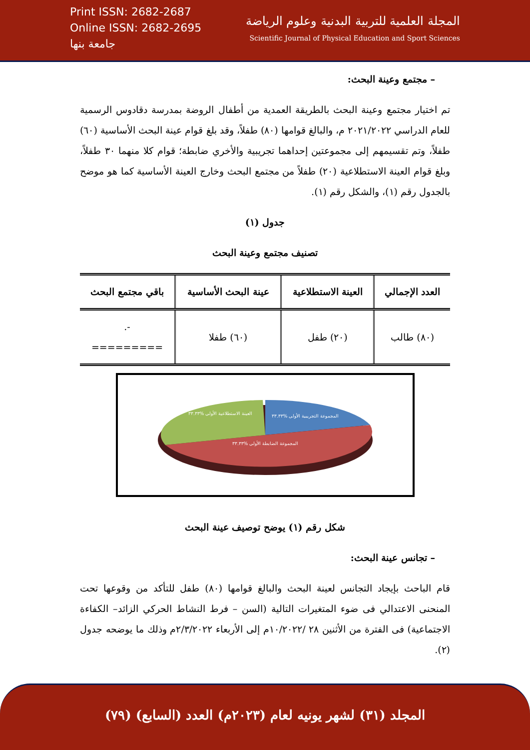Print ISSN: 2682-2687
Online ISSN: 2682-2695
جامعة بنها
المجلة العلمية للتربية البدنية وعلوم الرياضة
Scientific Journal of Physical Education and Sport Sciences
– مجتمع وعينة البحث:
تم اختيار مجتمع وعينة البحث بالطريقة العمدية من أطفال الروضة بمدرسة دقادوس الرسمية للعام الدراسي ٢٠٢١/٢٠٢٢ م، والبالغ قوامها (٨٠) طفلاً، وقد بلغ قوام عينة البحث الأساسية (٦٠) طفلاً، وتم تقسيمهم إلى مجموعتين إحداهما تجريبية والأخري ضابطة؛ قوام كلا منهما ٣٠ طفلاً، وبلغ قوام العينة الاستطلاعية (٢٠) طفلاً من مجتمع البحث وخارج العينة الأساسية كما هو موضح بالجدول رقم (١)، والشكل رقم (١).
جدول (١)
تصنيف مجتمع وعينة البحث
| العدد الإجمالي | العينة الاستطلاعية | عينة البحث الأساسية | باقي مجتمع البحث |
| --- | --- | --- | --- |
| (٨٠) طالب | (٢٠) طفل | (٦٠) طفلا | -. ========= |
المجموعة التجريبية الأولى %٣٣.٣٣
العينة الاستطلاعية الأولى %٣٣.٣٣
المجموعة الضابطة الأولى %٣٣.٣٣
شكل رقم (١) يوضح توصيف عينة البحث
– تجانس عينة البحث:
قام الباحث بإيجاد التجانس لعينة البحث والبالغ قوامها (٨٠) طفل للتأكد من وقوعها تحت المنحنى الاعتدالي فى ضوء المتغيرات التالية (السن – فرط النشاط الحركي الزائد– الكفاءة الاجتماعية) فى الفترة من الأثنين ٢٨ /١٠/٢٠٢٢م إلى الأربعاء ٢/٣/٢٠٢٢م وذلك ما يوضحه جدول (٢).
المجلد (٣١) لشهر يونيه لعام (٢٠٢٣م) العدد (السابع) (٧٩)